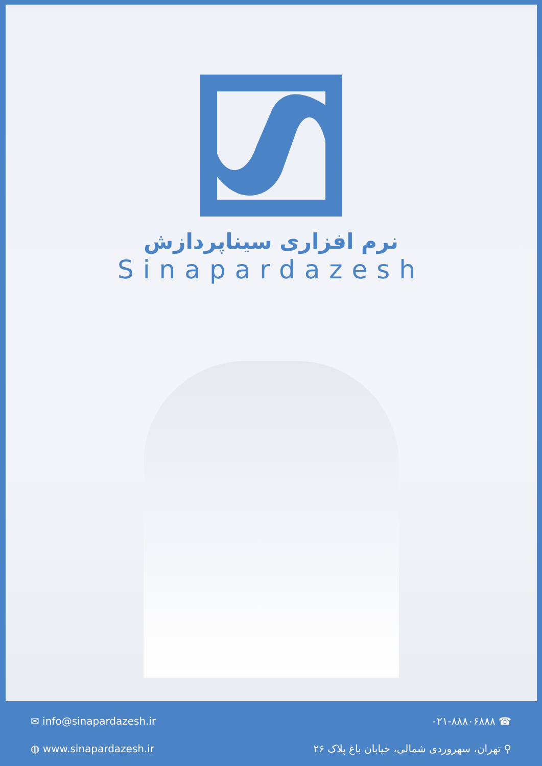نرم افزاری سیناپردازش
Sinapardazesh
✉ info@sinapardazesh.ir ☎ ۰۲۱-۸۸۸۰۶۸۸۸
◍ www.sinapardazesh.ir ⚲ تهران، سهروردی شمالی، خیابان باغ پلاک ۲۶